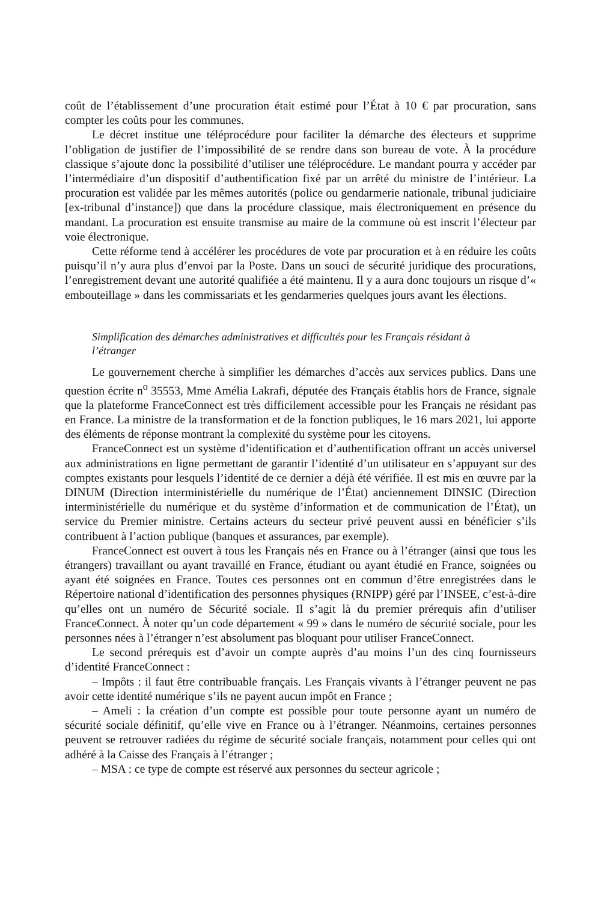coût de l’établissement d’une procuration était estimé pour l’État à 10 € par procuration, sans compter les coûts pour les communes.
Le décret institue une téléprocédure pour faciliter la démarche des électeurs et supprime l’obligation de justifier de l’impossibilité de se rendre dans son bureau de vote. À la procé­dure classique s’ajoute donc la possibilité d’utiliser une téléprocédure. Le mandant pourra y accéder par l’intermédiaire d’un dispositif d’authentification fixé par un arrêté du ministre de l’intérieur. La procuration est validée par les mêmes autorités (police ou gendarmerie nationale, tribunal judiciaire [ex-tribunal d’instance]) que dans la procédure classique, mais électroniquement en présence du mandant. La procuration est ensuite transmise au maire de la commune où est inscrit l’électeur par voie électronique.
Cette réforme tend à accélérer les procédures de vote par procuration et à en réduire les coûts puisqu’il n’y aura plus d’envoi par la Poste. Dans un souci de sécurité juridique des procurations, l’enregistrement devant une autorité qualifiée a été maintenu. Il y a aura donc toujours un risque d’« embouteillage » dans les commissariats et les gendarmeries quelques jours avant les élections.
Simplification des démarches administratives et difficultés pour les Français résidant à l’étranger
Le gouvernement cherche à simplifier les démarches d’accès aux services publics. Dans une question écrite n<sup>o</sup> 35553, Mme Amélia Lakrafi, députée des Français établis hors de France, signale que la plateforme FranceConnect est très difficilement accessible pour les Français ne résidant pas en France. La ministre de la transformation et de la fonction publiques, le 16 mars 2021, lui apporte des éléments de réponse montrant la complexité du système pour les citoyens.
FranceConnect est un système d’identification et d’authentification offrant un accès universel aux administrations en ligne permettant de garantir l’identité d’un utilisateur en s’appuyant sur des comptes existants pour lesquels l’identité de ce dernier a déjà été vérifiée. Il est mis en œuvre par la DINUM (Direction interministérielle du numérique de l’État) anciennement DINSIC (Direction interministérielle du numérique et du système d’information et de communication de l’État), un service du Premier ministre. Certains acteurs du secteur privé peuvent aussi en bénéficier s’ils contribuent à l’action publique (banques et assurances, par exemple).
FranceConnect est ouvert à tous les Français nés en France ou à l’étranger (ainsi que tous les étrangers) travaillant ou ayant travaillé en France, étudiant ou ayant étudié en France, soignées ou ayant été soignées en France. Toutes ces personnes ont en commun d’être enre­gistrées dans le Répertoire national d’identification des personnes physiques (RNIPP) géré par l’INSEE, c’est-à-dire qu’elles ont un numéro de Sécurité sociale. Il s’agit là du premier prérequis afin d’utiliser FranceConnect. À noter qu’un code département « 99 » dans le numéro de sécurité sociale, pour les personnes nées à l’étranger n’est absolument pas bloquant pour utiliser FranceConnect.
Le second prérequis est d’avoir un compte auprès d’au moins l’un des cinq fournisseurs d’identité FranceConnect :
– Impôts : il faut être contribuable français. Les Français vivants à l’étranger peuvent ne pas avoir cette identité numérique s’ils ne payent aucun impôt en France ;
– Ameli : la création d’un compte est possible pour toute personne ayant un numéro de sécurité sociale définitif, qu’elle vive en France ou à l’étranger. Néanmoins, certaines personnes peuvent se retrouver radiées du régime de sécurité sociale français, notamment pour celles qui ont adhéré à la Caisse des Français à l’étranger ;
– MSA : ce type de compte est réservé aux personnes du secteur agricole ;